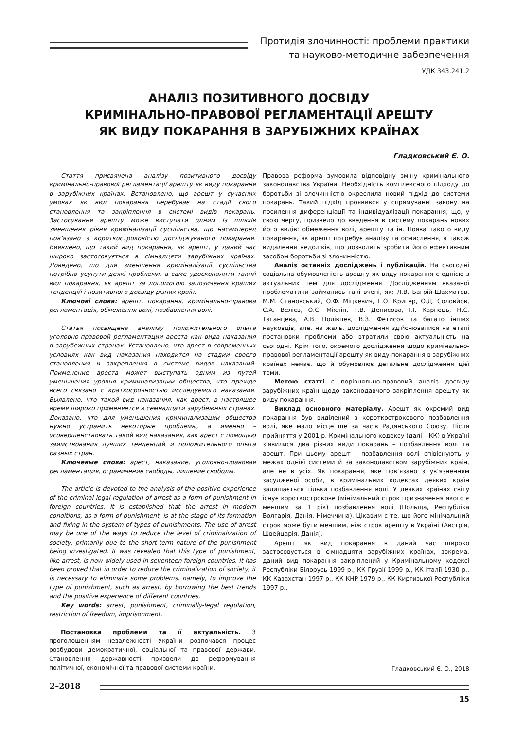Протидія злочинності: проблеми практики
та науково-методичне забезпечення
УДК 343.241.2
АНАЛІЗ ПОЗИТИВНОГО ДОСВІДУ
КРИМІНАЛЬНО-ПРАВОВОЇ РЕГЛАМЕНТАЦІЇ АРЕШТУ
ЯК ВИДУ ПОКАРАННЯ В ЗАРУБІЖНИХ КРАЇНАХ
Гладковський Є. О.
Стаття присвячена аналізу позитивного досвіду кримінально-правової регламентації арешту як виду покарання в зарубіжних країнах. Встановлено, що арешт у сучасних умовах як вид покарання перебуває на стадії свого становлення та закріплення в системі видів покарань. Застосування арешту може виступати одним із шляхів зменшення рівня криміналізації суспільства, що насамперед пов’язано з короткостроковістю досліджуваного покарання. Виявлено, що такий вид покарання, як арешт, у даний час широко застосовується в сімнадцяти зарубіжних країнах. Доведено, що для зменшення криміналізації суспільства потрібно усунути деякі проблеми, а саме удосконалити такий вид покарання, як арешт за допомогою запозичення кращих тенденцій і позитивного досвіду різних країн.
Ключові слова: арешт, покарання, кримінально-правова регламентація, обмеження волі, позбавлення волі.
Статья посвящена анализу положительного опыта уголовно-правовой регламентации ареста как вида наказания в зарубежных странах. Установлено, что арест в современных условиях как вид наказания находится на стадии своего становления и закрепления в системе видов наказаний. Применение ареста может выступать одним из путей уменьшения уровня криминализации общества, что прежде всего связано с краткосрочностью исследуемого наказания. Выявлено, что такой вид наказания, как арест, в настоящее время широко применяется в семнадцати зарубежных странах. Доказано, что для уменьшения криминализации общества нужно устранить некоторые проблемы, а именно – усовершенствовать такой вид наказания, как арест с помощью заимствования лучших тенденций и положительного опыта разных стран.
Ключевые слова: арест, наказание, уголовно-правовая регламентация, ограничение свободы, лишение свободы.
The article is devoted to the analysis of the positive experience of the criminal legal regulation of arrest as a form of punishment in foreign countries. It is established that the arrest in modern conditions, as a form of punishment, is at the stage of its formation and fixing in the system of types of punishments. The use of arrest may be one of the ways to reduce the level of criminalization of society, primarily due to the short-term nature of the punishment being investigated. It was revealed that this type of punishment, like arrest, is now widely used in seventeen foreign countries. It has been proved that in order to reduce the criminalization of society, it is necessary to eliminate some problems, namely, to improve the type of punishment, such as arrest, by borrowing the best trends and the positive experience of different countries.
Key words: arrest, punishment, criminally-legal regulation, restriction of freedom, imprisonment.
Постановка проблеми та її актуальність. З проголошенням незалежності України розпочався процес розбудови демократичної, соціальної та правової держави. Становлення державності призвели до реформування політичної, економічної та правової системи країни.
Правова реформа зумовила відповідну зміну кримінального законодавства України. Необхідність комплексного підходу до боротьби зі злочинністю окреслила новий підхід до системи покарань. Такий підхід проявився у спрямуванні закону на посилення диференціації та індивідуалізації покарання, що, у свою чергу, призвело до введення в систему покарань нових його видів: обмеження волі, арешту та ін. Поява такого виду покарання, як арешт потребує аналізу та осмислення, а також видалення недоліків, що дозволить зробити його ефективним засобом боротьби зі злочинністю.
Аналіз останніх досліджень і публікацій. На сьогодні соціальна обумовленість арешту як виду покарання є однією з актуальних тем для дослідження. Дослідженням вказаної проблематики займались такі вчені, як: Л.В. Багрій-Шахматов, М.М. Становський, О.Ф. Міцкевич, Г.О. Кригер, О.Д. Соловйов, С.А. Велієв, О.С. Міхлін, Т.В. Денисова, І.І. Карпець, Н.С. Таганцева, А.В. Полівцев, В.З. Фетисов та багато інших науковців, але, на жаль, дослідження здійснювалися на етапі постановки проблеми або втратили свою актуальність на сьогодні. Крім того, окремого дослідження щодо кримінально-правової регламентації арешту як виду покарання в зарубіжних країнах немає, що й обумовлює детальне дослідження цієї теми.
Метою статті є порівняльно-правовий аналіз досвіду зарубіжних країн щодо законодавчого закріплення арешту як виду покарання.
Виклад основного матеріалу. Арешт як окремий вид покарання був виділений з короткострокового позбавлення волі, яке мало місце ще за часів Радянського Союзу. Після прийняття у 2001 р. Кримінального кодексу (далі – КК) в Україні з’явилися два різних види покарань – позбавлення волі та арешт. При цьому арешт і позбавлення волі співіснують у межах однієї системи й за законодавством зарубіжних країн, але не в усіх. Як покарання, яке пов’язано з ув’язненням засудженої особи, в кримінальних кодексах деяких країн залишається тільки позбавлення волі. У деяких країнах світу існує короткострокове (мінімальний строк призначення якого є меншим за 1 рік) позбавлення волі (Польща, Республіка Болгарія, Данія, Німеччина). Цікавим є те, що його мінімальний строк може бути меншим, ніж строк арешту в Україні (Австрія, Швейцарія, Данія).
Арешт як вид покарання в даний час широко застосовується в сімнадцяти зарубіжних країнах, зокрема, даний вид покарання закріплений у Кримінальному кодексі Республіки Білорусь 1999 р., КК Грузії 1999 р., КК Італії 1930 р., КК Казахстан 1997 р., КК КНР 1979 р., КК Киргизької Республіки 1997 р.,
Гладковський Є. О., 2018
2–2018
15